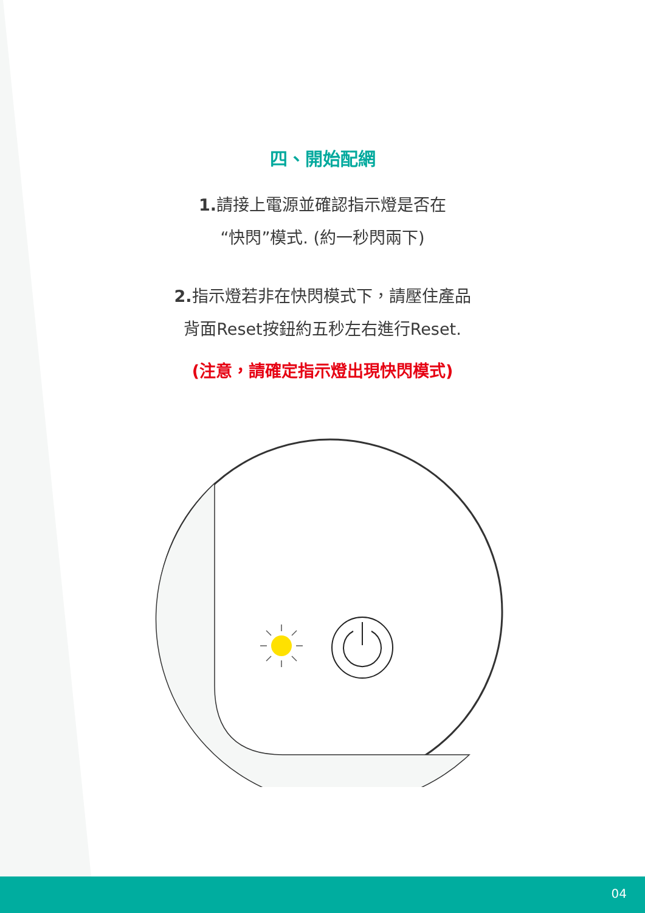四、開始配網
1. 請接上電源並確認指示燈是否在
“快閃”模式. (約一秒閃兩下)
2. 指示燈若非在快閃模式下，請壓住產品
背面Reset按鈕約五秒左右進行Reset.
(注意，請確定指示燈出現快閃模式)
04